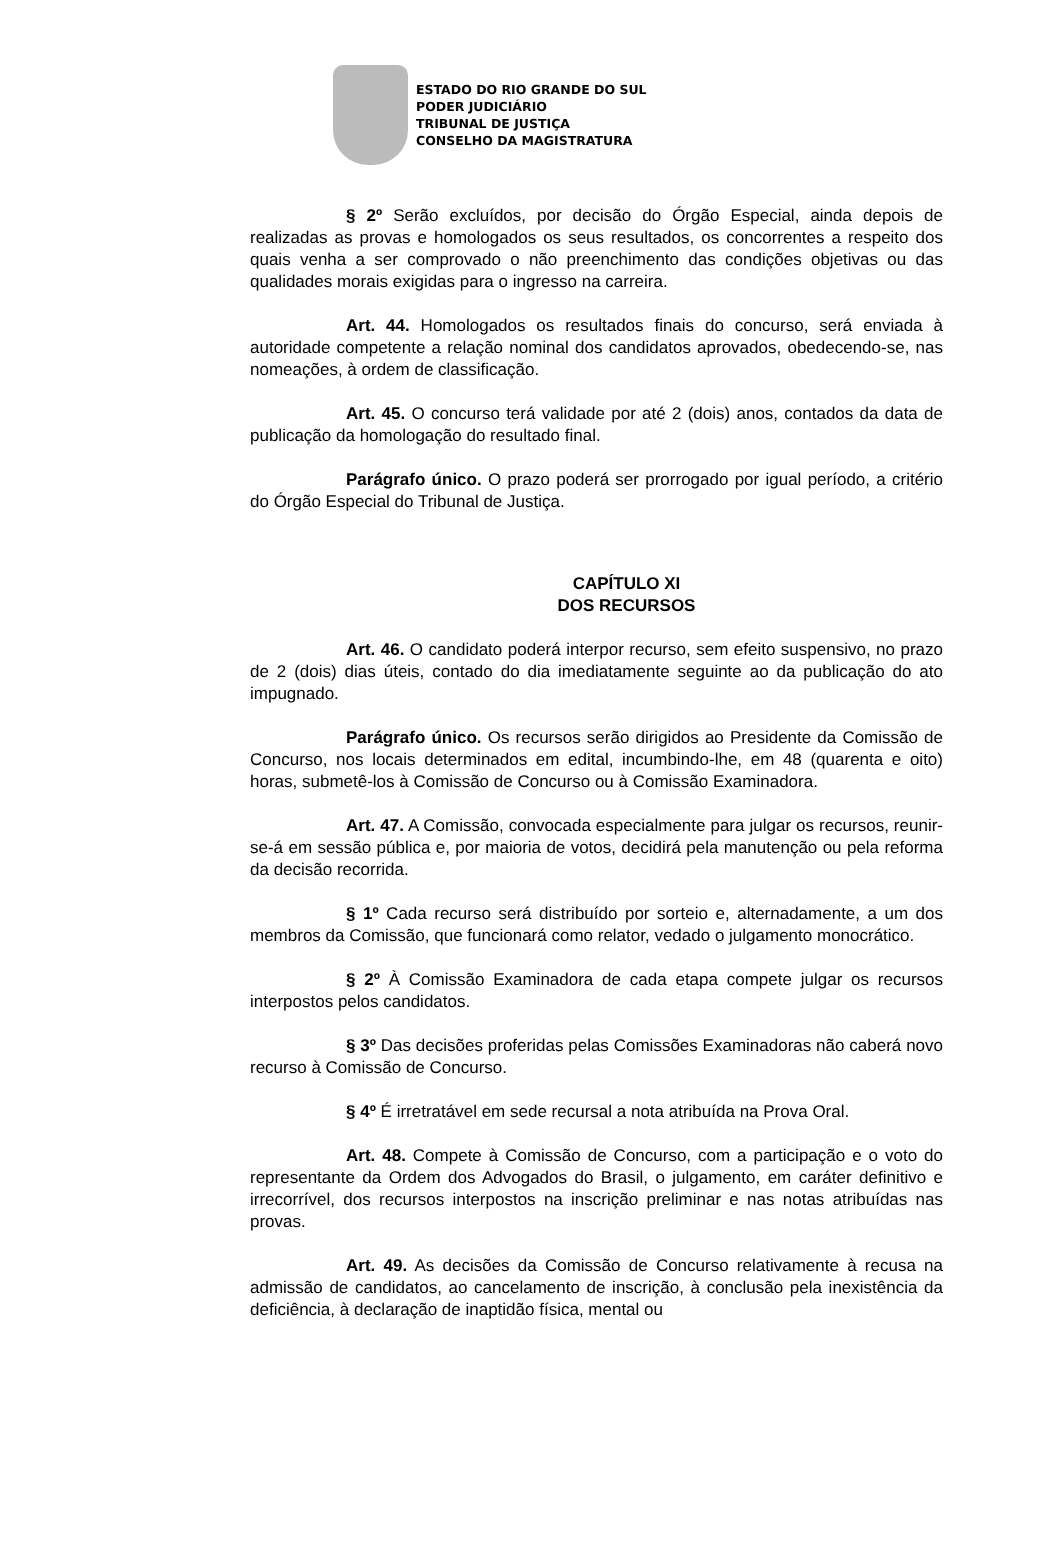ESTADO DO RIO GRANDE DO SUL
PODER JUDICIÁRIO
TRIBUNAL DE JUSTIÇA
CONSELHO DA MAGISTRATURA
§ 2º Serão excluídos, por decisão do Órgão Especial, ainda depois de realizadas as provas e homologados os seus resultados, os concorrentes a respeito dos quais venha a ser comprovado o não preenchimento das condições objetivas ou das qualidades morais exigidas para o ingresso na carreira.
Art. 44. Homologados os resultados finais do concurso, será enviada à autoridade competente a relação nominal dos candidatos aprovados, obedecendo-se, nas nomeações, à ordem de classificação.
Art. 45. O concurso terá validade por até 2 (dois) anos, contados da data de publicação da homologação do resultado final.
Parágrafo único. O prazo poderá ser prorrogado por igual período, a critério do Órgão Especial do Tribunal de Justiça.
CAPÍTULO XI
DOS RECURSOS
Art. 46. O candidato poderá interpor recurso, sem efeito suspensivo, no prazo de 2 (dois) dias úteis, contado do dia imediatamente seguinte ao da publicação do ato impugnado.
Parágrafo único. Os recursos serão dirigidos ao Presidente da Comissão de Concurso, nos locais determinados em edital, incumbindo-lhe, em 48 (quarenta e oito) horas, submetê-los à Comissão de Concurso ou à Comissão Examinadora.
Art. 47. A Comissão, convocada especialmente para julgar os recursos, reunir-se-á em sessão pública e, por maioria de votos, decidirá pela manutenção ou pela reforma da decisão recorrida.
§ 1º Cada recurso será distribuído por sorteio e, alternadamente, a um dos membros da Comissão, que funcionará como relator, vedado o julgamento monocrático.
§ 2º À Comissão Examinadora de cada etapa compete julgar os recursos interpostos pelos candidatos.
§ 3º Das decisões proferidas pelas Comissões Examinadoras não caberá novo recurso à Comissão de Concurso.
§ 4º É irretratável em sede recursal a nota atribuída na Prova Oral.
Art. 48. Compete à Comissão de Concurso, com a participação e o voto do representante da Ordem dos Advogados do Brasil, o julgamento, em caráter definitivo e irrecorrível, dos recursos interpostos na inscrição preliminar e nas notas atribuídas nas provas.
Art. 49. As decisões da Comissão de Concurso relativamente à recusa na admissão de candidatos, ao cancelamento de inscrição, à conclusão pela inexistência da deficiência, à declaração de inaptidão física, mental ou